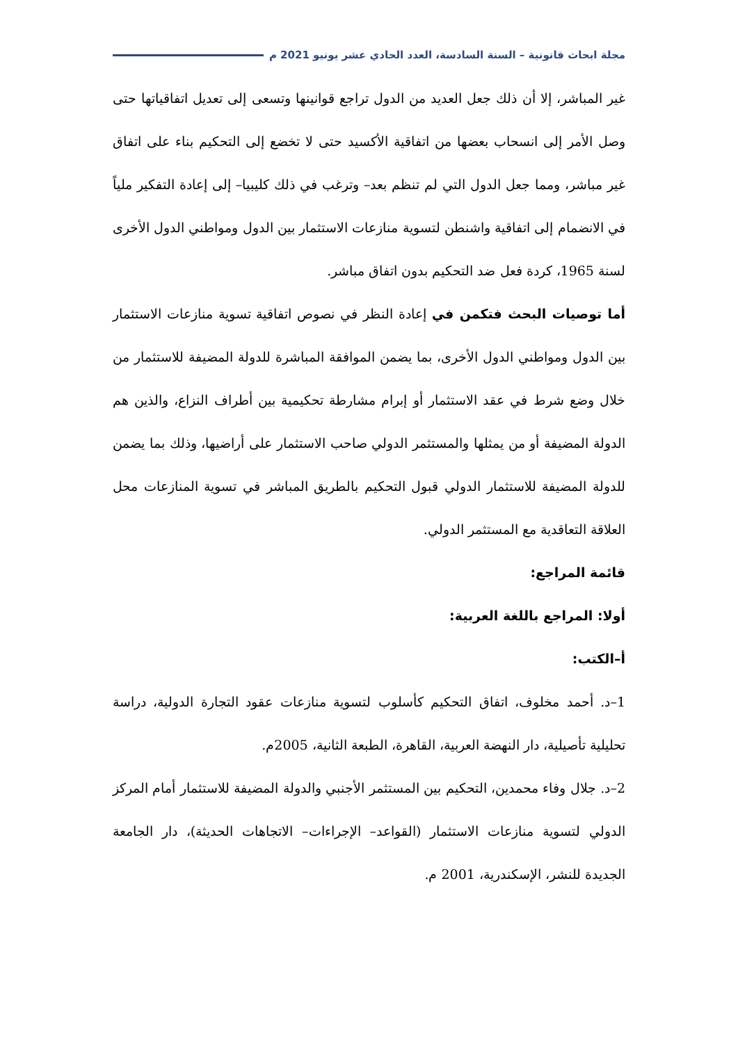مجلة ابحاث قانونية – السنة السادسة، العدد الحادي عشر يونيو 2021 م
غير المباشر، إلا أن ذلك جعل العديد من الدول تراجع قوانينها وتسعى إلى تعديل اتفاقياتها حتى وصل الأمر إلى انسحاب بعضها من اتفاقية الأكسيد حتى لا تخضع إلى التحكيم بناء على اتفاق غير مباشر، ومما جعل الدول التي لم تنظم بعد– وترغب في ذلك كليبيا– إلى إعادة التفكير ملياً في الانضمام إلى اتفاقية واشنطن لتسوية منازعات الاستثمار بين الدول ومواطني الدول الأخرى لسنة 1965، كردة فعل ضد التحكيم بدون اتفاق مباشر.
أما توصيات البحث فتكمن في إعادة النظر في نصوص اتفاقية تسوية منازعات الاستثمار بين الدول ومواطني الدول الأخرى، بما يضمن الموافقة المباشرة للدولة المضيفة للاستثمار من خلال وضع شرط في عقد الاستثمار أو إبرام مشارطة تحكيمية بين أطراف النزاع، والذين هم الدولة المضيفة أو من يمثلها والمستثمر الدولي صاحب الاستثمار على أراضيها، وذلك بما يضمن للدولة المضيفة للاستثمار الدولي قبول التحكيم بالطريق المباشر في تسوية المنازعات محل العلاقة التعاقدية مع المستثمر الدولي.
قائمة المراجع:
أولا: المراجع باللغة العربية:
أ–الكتب:
1–د. أحمد مخلوف، اتفاق التحكيم كأسلوب لتسوية منازعات عقود التجارة الدولية، دراسة تحليلية تأصيلية، دار النهضة العربية، القاهرة، الطبعة الثانية، 2005م.
2–د. جلال وفاء محمدين، التحكيم بين المستثمر الأجنبي والدولة المضيفة للاستثمار أمام المركز الدولي لتسوية منازعات الاستثمار (القواعد– الإجراءات– الاتجاهات الحديثة)، دار الجامعة الجديدة للنشر، الإسكندرية، 2001 م.